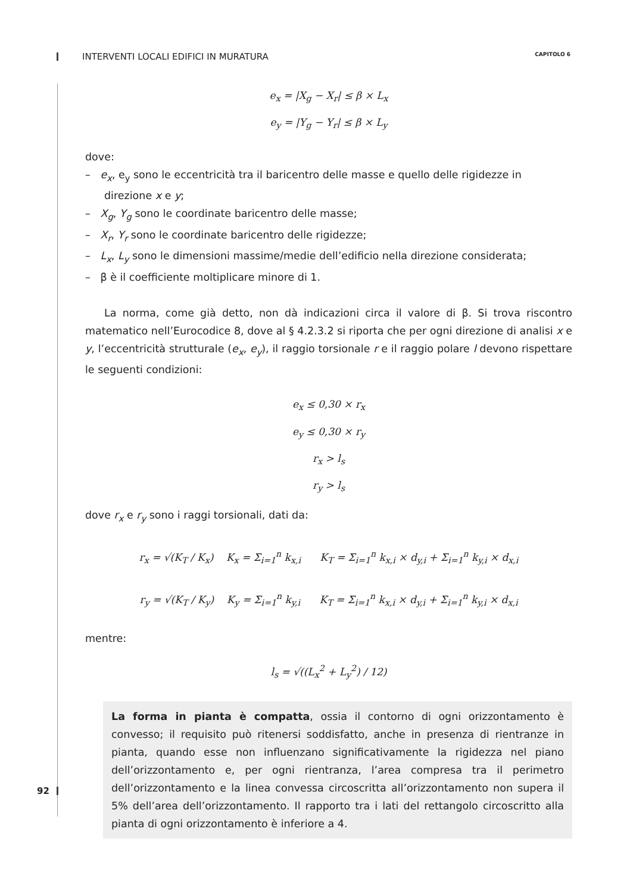INTERVENTI LOCALI EDIFICI IN MURATURA CAPITOLO 6
e<sub>x</sub> = |X<sub>g</sub> − X<sub>r</sub>| ≤ β × L<sub>x</sub>
e<sub>y</sub> = |Y<sub>g</sub> − Y<sub>r</sub>| ≤ β × L<sub>y</sub>
dove:
– e<sub>x</sub>, e<sub>y</sub> sono le eccentricità tra il baricentro delle masse e quello delle rigidezze in direzione x e y;
– X<sub>g</sub>, Y<sub>g</sub> sono le coordinate baricentro delle masse;
– X<sub>r</sub>, Y<sub>r</sub> sono le coordinate baricentro delle rigidezze;
– L<sub>x</sub>, L<sub>y</sub> sono le dimensioni massime/medie dell’edificio nella direzione considerata;
– β è il coefficiente moltiplicare minore di 1.
La norma, come già detto, non dà indicazioni circa il valore di β. Si trova riscontro matematico nell’Eurocodice 8, dove al § 4.2.3.2 si riporta che per ogni direzione di analisi x e y, l’eccentricità strutturale (e<sub>x</sub>, e<sub>y</sub>), il raggio torsionale r e il raggio polare l devono rispettare le seguenti condizioni:
e<sub>x</sub> ≤ 0,30 × r<sub>x</sub>
e<sub>y</sub> ≤ 0,30 × r<sub>y</sub>
r<sub>x</sub> > l<sub>s</sub>
r<sub>y</sub> > l<sub>s</sub>
dove r<sub>x</sub> e r<sub>y</sub> sono i raggi torsionali, dati da:
r<sub>x</sub> = √(K<sub>T</sub> / K<sub>x</sub>) K<sub>x</sub> = Σ<sub>i=1</sub><sup>n</sup> k<sub>x,i</sub> K<sub>T</sub> = Σ<sub>i=1</sub><sup>n</sup> k<sub>x,i</sub> × d<sub>y,i</sub> + Σ<sub>i=1</sub><sup>n</sup> k<sub>y,i</sub> × d<sub>x,i</sub>
r<sub>y</sub> = √(K<sub>T</sub> / K<sub>y</sub>) K<sub>y</sub> = Σ<sub>i=1</sub><sup>n</sup> k<sub>y,i</sub> K<sub>T</sub> = Σ<sub>i=1</sub><sup>n</sup> k<sub>x,i</sub> × d<sub>y,i</sub> + Σ<sub>i=1</sub><sup>n</sup> k<sub>y,i</sub> × d<sub>x,i</sub>
mentre:
l<sub>s</sub> = √((L<sub>x</sub><sup>2</sup> + L<sub>y</sub><sup>2</sup>) / 12)
La forma in pianta è compatta, ossia il contorno di ogni orizzontamento è convesso; il requisito può ritenersi soddisfatto, anche in presenza di rientranze in pianta, quando esse non influenzano significativamente la rigidezza nel piano dell’orizzontamento e, per ogni rientranza, l’area compresa tra il perimetro dell’orizzontamento e la linea convessa circoscritta all’orizzontamento non supera il 5% dell’area dell’orizzontamento. Il rapporto tra i lati del rettangolo circoscritto alla pianta di ogni orizzontamento è inferiore a 4.
92